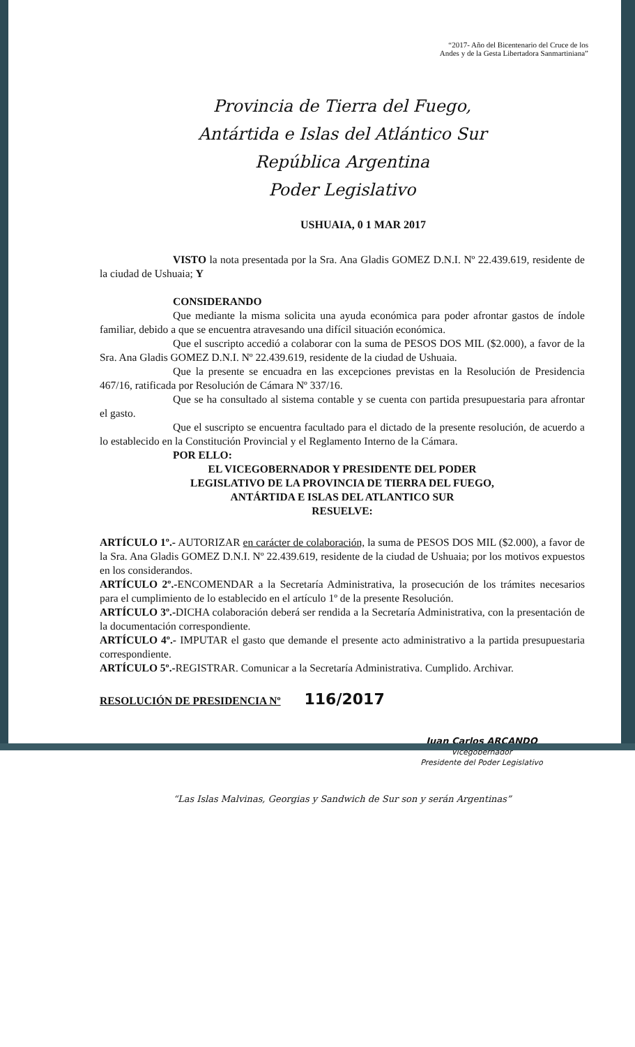“2017- Año del Bicentenario del Cruce de los
Andes y de la Gesta Libertadora Sanmartiniana”
Provincia de Tierra del Fuego,
Antártida e Islas del Atlántico Sur
República Argentina
Poder Legislativo
USHUAIA, 0 1 MAR 2017
VISTO la nota presentada por la Sra. Ana Gladis GOMEZ D.N.I. Nº 22.439.619, residente de la ciudad de Ushuaia; Y
CONSIDERANDO
Que mediante la misma solicita una ayuda económica para poder afrontar gastos de índole familiar, debido a que se encuentra atravesando una difícil situación económica.
Que el suscripto accedió a colaborar con la suma de PESOS DOS MIL ($2.000), a favor de la Sra. Ana Gladis GOMEZ D.N.I. Nº 22.439.619, residente de la ciudad de Ushuaia.
Que la presente se encuadra en las excepciones previstas en la Resolución de Presidencia 467/16, ratificada por Resolución de Cámara Nº 337/16.
Que se ha consultado al sistema contable y se cuenta con partida presupuestaria para afrontar el gasto.
Que el suscripto se encuentra facultado para el dictado de la presente resolución, de acuerdo a lo establecido en la Constitución Provincial y el Reglamento Interno de la Cámara.
POR ELLO:
EL VICEGOBERNADOR Y PRESIDENTE DEL PODER
LEGISLATIVO DE LA PROVINCIA DE TIERRA DEL FUEGO,
ANTÁRTIDA E ISLAS DEL ATLANTICO SUR
RESUELVE:
ARTÍCULO 1º.- AUTORIZAR en carácter de colaboración, la suma de PESOS DOS MIL ($2.000), a favor de la Sra. Ana Gladis GOMEZ D.N.I. Nº 22.439.619, residente de la ciudad de Ushuaia; por los motivos expuestos en los considerandos.
ARTÍCULO 2º.-ENCOMENDAR a la Secretaría Administrativa, la prosecución de los trámites necesarios para el cumplimiento de lo establecido en el artículo 1º de la presente Resolución.
ARTÍCULO 3º.-DICHA colaboración deberá ser rendida a la Secretaría Administrativa, con la presentación de la documentación correspondiente.
ARTÍCULO 4º.- IMPUTAR el gasto que demande el presente acto administrativo a la partida presupuestaria correspondiente.
ARTÍCULO 5º.-REGISTRAR. Comunicar a la Secretaría Administrativa. Cumplido. Archivar.
RESOLUCIÓN DE PRESIDENCIA Nº 116/2017
Juan Carlos ARCANDO
Vicegobernador
Presidente del Poder Legislativo
“Las Islas Malvinas, Georgias y Sandwich de Sur son y serán Argentinas”